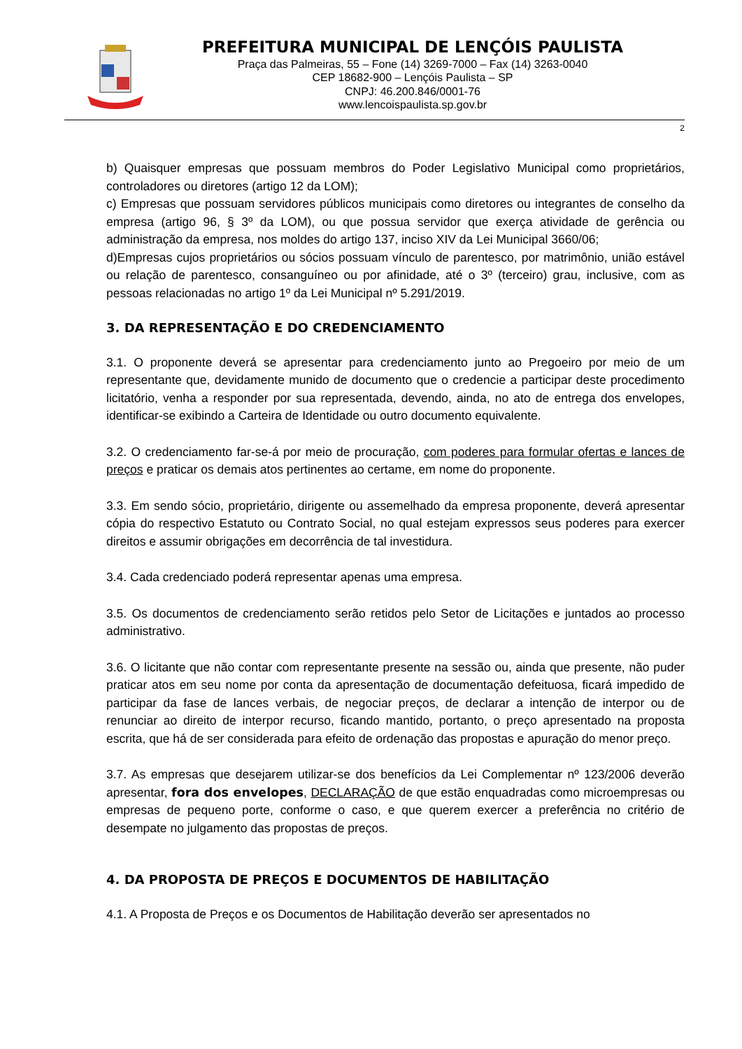PREFEITURA MUNICIPAL DE LENÇÓIS PAULISTA
Praça das Palmeiras, 55 – Fone (14) 3269-7000 – Fax (14) 3263-0040
CEP 18682-900 – Lençóis Paulista – SP
CNPJ: 46.200.846/0001-76
www.lencoispaulista.sp.gov.br
2
b) Quaisquer empresas que possuam membros do Poder Legislativo Municipal como proprietários, controladores ou diretores (artigo 12 da LOM);
c) Empresas que possuam servidores públicos municipais como diretores ou integrantes de conselho da empresa (artigo 96, § 3º da LOM), ou que possua servidor que exerça atividade de gerência ou administração da empresa, nos moldes do artigo 137, inciso XIV da Lei Municipal 3660/06;
d)Empresas cujos proprietários ou sócios possuam vínculo de parentesco, por matrimônio, união estável ou relação de parentesco, consanguíneo ou por afinidade, até o 3º (terceiro) grau, inclusive, com as pessoas relacionadas no artigo 1º da Lei Municipal nº 5.291/2019.
3. DA REPRESENTAÇÃO E DO CREDENCIAMENTO
3.1. O proponente deverá se apresentar para credenciamento junto ao Pregoeiro por meio de um representante que, devidamente munido de documento que o credencie a participar deste procedimento licitatório, venha a responder por sua representada, devendo, ainda, no ato de entrega dos envelopes, identificar-se exibindo a Carteira de Identidade ou outro documento equivalente.
3.2. O credenciamento far-se-á por meio de procuração, com poderes para formular ofertas e lances de preços e praticar os demais atos pertinentes ao certame, em nome do proponente.
3.3. Em sendo sócio, proprietário, dirigente ou assemelhado da empresa proponente, deverá apresentar cópia do respectivo Estatuto ou Contrato Social, no qual estejam expressos seus poderes para exercer direitos e assumir obrigações em decorrência de tal investidura.
3.4. Cada credenciado poderá representar apenas uma empresa.
3.5. Os documentos de credenciamento serão retidos pelo Setor de Licitações e juntados ao processo administrativo.
3.6. O licitante que não contar com representante presente na sessão ou, ainda que presente, não puder praticar atos em seu nome por conta da apresentação de documentação defeituosa, ficará impedido de participar da fase de lances verbais, de negociar preços, de declarar a intenção de interpor ou de renunciar ao direito de interpor recurso, ficando mantido, portanto, o preço apresentado na proposta escrita, que há de ser considerada para efeito de ordenação das propostas e apuração do menor preço.
3.7. As empresas que desejarem utilizar-se dos benefícios da Lei Complementar nº 123/2006 deverão apresentar, fora dos envelopes, DECLARAÇÃO de que estão enquadradas como microempresas ou empresas de pequeno porte, conforme o caso, e que querem exercer a preferência no critério de desempate no julgamento das propostas de preços.
4. DA PROPOSTA DE PREÇOS E DOCUMENTOS DE HABILITAÇÃO
4.1. A Proposta de Preços e os Documentos de Habilitação deverão ser apresentados no